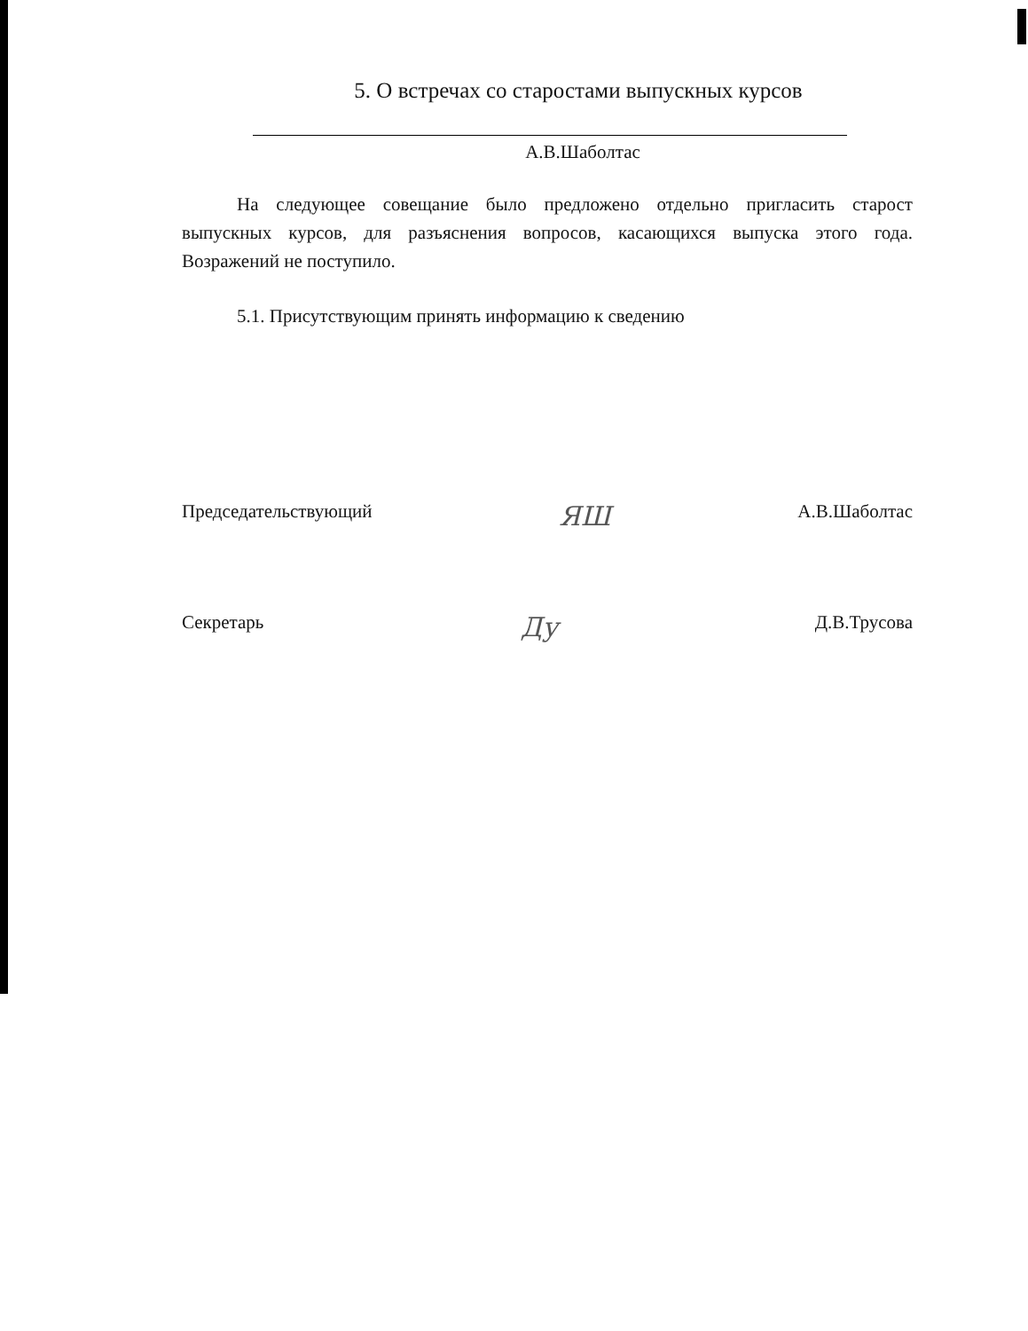5. О встречах со старостами выпускных курсов
А.В.Шаболтас
На следующее совещание было предложено отдельно пригласить старост выпускных курсов, для разъяснения вопросов, касающихся выпуска этого года. Возражений не поступило.
5.1. Присутствующим принять информацию к сведению
Председательствующий ЯШ А.В.Шаболтас
Секретарь Ду Д.В.Трусова